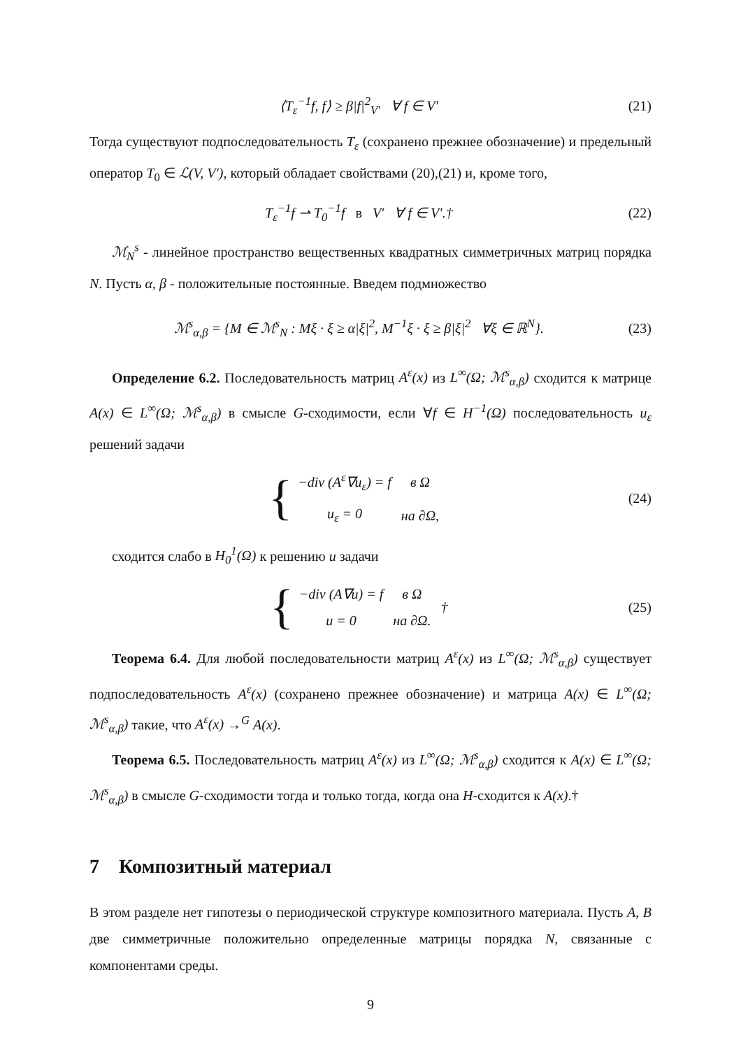⟨T<sub>ε</sub><sup>−1</sup>f, f⟩ ≥ β|f|<sup>2</sup><sub>V′</sub> ∀ f ∈ V′ (21)
Тогда существуют подпоследовательность T<sub>ε</sub> (сохранено прежнее обозначение) и предельный оператор T<sub>0</sub> ∈ ℒ(V, V′), который обладает свойствами (20),(21) и, кроме того,
T<sub>ε</sub><sup>−1</sup>f ⇀ T<sub>0</sub><sup>−1</sup>f в V′ ∀ f ∈ V′.† (22)
ℳ<sub>N</sub><sup>s</sup> - линейное пространство вещественных квадратных симметричных матриц порядка N. Пусть α, β - положительные постоянные. Введем подмножество
ℳ<sup>s</sup><sub>α,β</sub> = {M ∈ ℳ<sup>s</sup><sub>N</sub> : Mξ · ξ ≥ α|ξ|<sup>2</sup>, M<sup>−1</sup>ξ · ξ ≥ β|ξ|<sup>2</sup> ∀ξ ∈ ℝ<sup>N</sup>}. (23)
Определение 6.2. Последовательность матриц A<sup>ε</sup>(x) из L<sup>∞</sup>(Ω; ℳ<sup>s</sup><sub>α,β</sub>) сходится к матрице A(x) ∈ L<sup>∞</sup>(Ω; ℳ<sup>s</sup><sub>α,β</sub>) в смысле G-сходимости, если ∀f ∈ H<sup>−1</sup>(Ω) последовательность u<sub>ε</sub> решений задачи
{
| −div (A<sup>ε</sup>∇u<sub>ε</sub>) = f | в Ω |
| u<sub>ε</sub> = 0 | на ∂Ω, |
(24)
сходится слабо в H<sub>0</sub><sup>1</sup>(Ω) к решению u задачи
{
| −div (A∇u) = f | в Ω |
| u = 0 | на ∂Ω. |
† (25)
Теорема 6.4. Для любой последовательности матриц A<sup>ε</sup>(x) из L<sup>∞</sup>(Ω; ℳ<sup>s</sup><sub>α,β</sub>) существует подпоследовательность A<sup>ε</sup>(x) (сохранено прежнее обозначение) и матрица A(x) ∈ L<sup>∞</sup>(Ω; ℳ<sup>s</sup><sub>α,β</sub>) такие, что A<sup>ε</sup>(x) →<sup>G</sup> A(x).
Теорема 6.5. Последовательность матриц A<sup>ε</sup>(x) из L<sup>∞</sup>(Ω; ℳ<sup>s</sup><sub>α,β</sub>) сходится к A(x) ∈ L<sup>∞</sup>(Ω; ℳ<sup>s</sup><sub>α,β</sub>) в смысле G-сходимости тогда и только тогда, когда она H-сходится к A(x).†
7 Композитный материал
В этом разделе нет гипотезы о периодической структуре композитного материала. Пусть A, B две симметричные положительно определенные матрицы порядка N, связанные с компонентами среды.
9